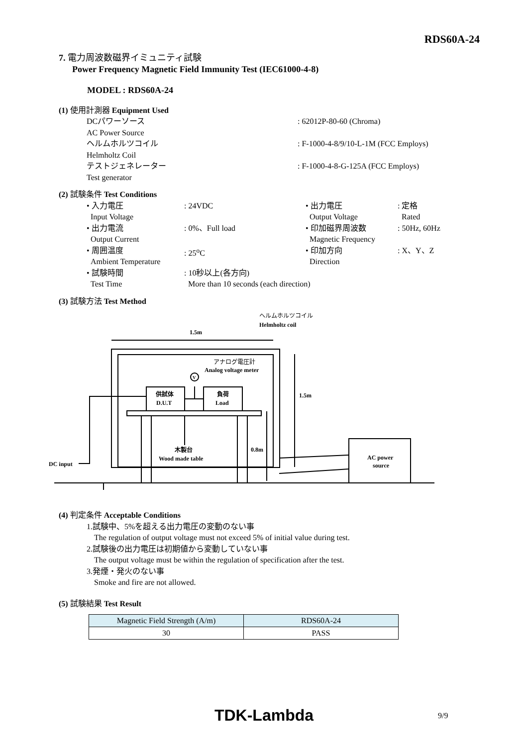RDS60A-24
7. 電力周波数磁界イミュニティ試験
Power Frequency Magnetic Field Immunity Test (IEC61000-4-8)
MODEL : RDS60A-24
(1) 使用計測器 Equipment Used
| DCパワーソース AC Power Source | : 62012P-80-60 (Chroma) |
| ヘルムホルツコイル Helmholtz Coil | : F-1000-4-8/9/10-L-1M (FCC Employs) |
| テストジェネレーター Test generator | : F-1000-4-8-G-125A (FCC Employs) |
(2) 試験条件 Test Conditions
| • 入力電圧 Input Voltage | : 24VDC | • 出力電圧 Output Voltage | : 定格 Rated |
| • 出力電流 Output Current | : 0%、Full load | • 印加磁界周波数 Magnetic Frequency | : 50Hz, 60Hz |
| • 周囲温度 Ambient Temperature | : 25<sup>o</sup>C | • 印加方向 Direction | : X、Y、Z |
| • 試験時間 Test Time | : 10秒以上(各方向) More than 10 seconds (each direction) | | |
(3) 試験方法 Test Method
1.5m
1.5m
0.8m
ヘルムホルツコイル
Helmholtz coil
アナログ電圧計
Analog voltage meter
V
供試体
D.U.T
負荷
Load
木製台
Wood made table
DC input
AC power
source
(4) 判定条件 Acceptable Conditions
1.試験中、5%を超える出力電圧の変動のない事
The regulation of output voltage must not exceed 5% of initial value during test.
2.試験後の出力電圧は初期値から変動していない事
The output voltage must be within the regulation of specification after the test.
3.発煙・発火のない事
Smoke and fire are not allowed.
(5) 試験結果 Test Result
| Magnetic Field Strength (A/m) | RDS60A-24 |
| 30 | PASS |
TDK-Lambda 9/9